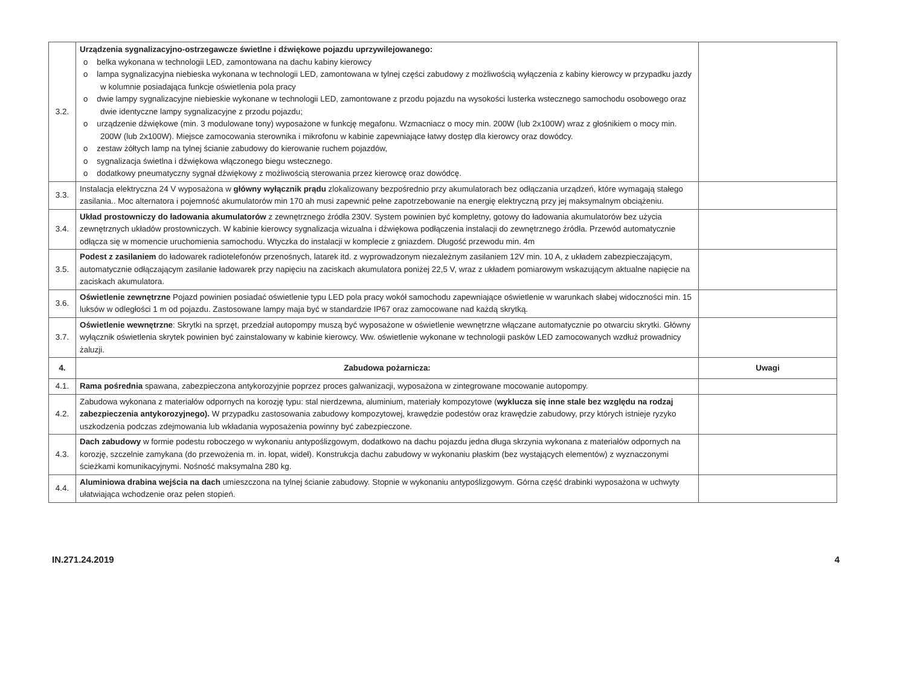| 3.2. | Urządzenia sygnalizacyjno-ostrzegawcze świetlne i dźwiękowe pojazdu uprzywilejowanego: o belka wykonana w technologii LED, zamontowana na dachu kabiny kierowcy o lampa sygnalizacyjna niebieska wykonana w technologii LED, zamontowana w tylnej części zabudowy z możliwością wyłączenia z kabiny kierowcy w przypadku jazdy w kolumnie posiadająca funkcje oświetlenia pola pracy o dwie lampy sygnalizacyjne niebieskie wykonane w technologii LED, zamontowane z przodu pojazdu na wysokości lusterka wstecznego samochodu osobowego oraz dwie identyczne lampy sygnalizacyjne z przodu pojazdu; o urządzenie dźwiękowe (min. 3 modulowane tony) wyposażone w funkcję megafonu. Wzmacniacz o mocy min. 200W (lub 2x100W) wraz z głośnikiem o mocy min. 200W (lub 2x100W). Miejsce zamocowania sterownika i mikrofonu w kabinie zapewniające łatwy dostęp dla kierowcy oraz dowódcy. o zestaw żółtych lamp na tylnej ścianie zabudowy do kierowanie ruchem pojazdów, o sygnalizacja świetlna i dźwiękowa włączonego biegu wstecznego. o dodatkowy pneumatyczny sygnał dźwiękowy z możliwością sterowania przez kierowcę oraz dowódcę. | |
| 3.3. | Instalacja elektryczna 24 V wyposażona w główny wyłącznik prądu zlokalizowany bezpośrednio przy akumulatorach bez odłączania urządzeń, które wymagają stałego zasilania.. Moc alternatora i pojemność akumulatorów min 170 ah musi zapewnić pełne zapotrzebowanie na energię elektryczną przy jej maksymalnym obciążeniu. | |
| 3.4. | Układ prostowniczy do ładowania akumulatorów z zewnętrznego źródła 230V. System powinien być kompletny, gotowy do ładowania akumulatorów bez użycia zewnętrznych układów prostowniczych. W kabinie kierowcy sygnalizacja wizualna i dźwiękowa podłączenia instalacji do zewnętrznego źródła. Przewód automatycznie odłącza się w momencie uruchomienia samochodu. Wtyczka do instalacji w komplecie z gniazdem. Długość przewodu min. 4m | |
| 3.5. | Podest z zasilaniem do ładowarek radiotelefonów przenośnych, latarek itd. z wyprowadzonym niezależnym zasilaniem 12V min. 10 A, z układem zabezpieczającym, automatycznie odłączającym zasilanie ładowarek przy napięciu na zaciskach akumulatora poniżej 22,5 V, wraz z układem pomiarowym wskazującym aktualne napięcie na zaciskach akumulatora. | |
| 3.6. | Oświetlenie zewnętrzne Pojazd powinien posiadać oświetlenie typu LED pola pracy wokół samochodu zapewniające oświetlenie w warunkach słabej widoczności min. 15 luksów w odległości 1 m od pojazdu. Zastosowane lampy maja być w standardzie IP67 oraz zamocowane nad każdą skrytką. | |
| 3.7. | Oświetlenie wewnętrzne : Skrytki na sprzęt, przedział autopompy muszą być wyposażone w oświetlenie wewnętrzne włączane automatycznie po otwarciu skrytki. Główny wyłącznik oświetlenia skrytek powinien być zainstalowany w kabinie kierowcy. Ww. oświetlenie wykonane w technologii pasków LED zamocowanych wzdłuż prowadnicy żaluzji. | |
| 4. | Zabudowa pożarnicza: | Uwagi |
| 4.1. | Rama pośrednia spawana, zabezpieczona antykorozyjnie poprzez proces galwanizacji, wyposażona w zintegrowane mocowanie autopompy. | |
| 4.2. | Zabudowa wykonana z materiałów odpornych na korozję typu: stal nierdzewna, aluminium, materiały kompozytowe ( wyklucza się inne stale bez względu na rodzaj zabezpieczenia antykorozyjnego). W przypadku zastosowania zabudowy kompozytowej, krawędzie podestów oraz krawędzie zabudowy, przy których istnieje ryzyko uszkodzenia podczas zdejmowania lub wkładania wyposażenia powinny być zabezpieczone. | |
| 4.3. | Dach zabudowy w formie podestu roboczego w wykonaniu antypoślizgowym, dodatkowo na dachu pojazdu jedna długa skrzynia wykonana z materiałów odpornych na korozję, szczelnie zamykana (do przewożenia m. in. łopat, wideł). Konstrukcja dachu zabudowy w wykonaniu płaskim (bez wystających elementów) z wyznaczonymi ścieżkami komunikacyjnymi. Nośność maksymalna 280 kg. | |
| 4.4. | Aluminiowa drabina wejścia na dach umieszczona na tylnej ścianie zabudowy. Stopnie w wykonaniu antypoślizgowym. Górna część drabinki wyposażona w uchwyty ułatwiająca wchodzenie oraz pełen stopień. | |
IN.271.24.2019 4